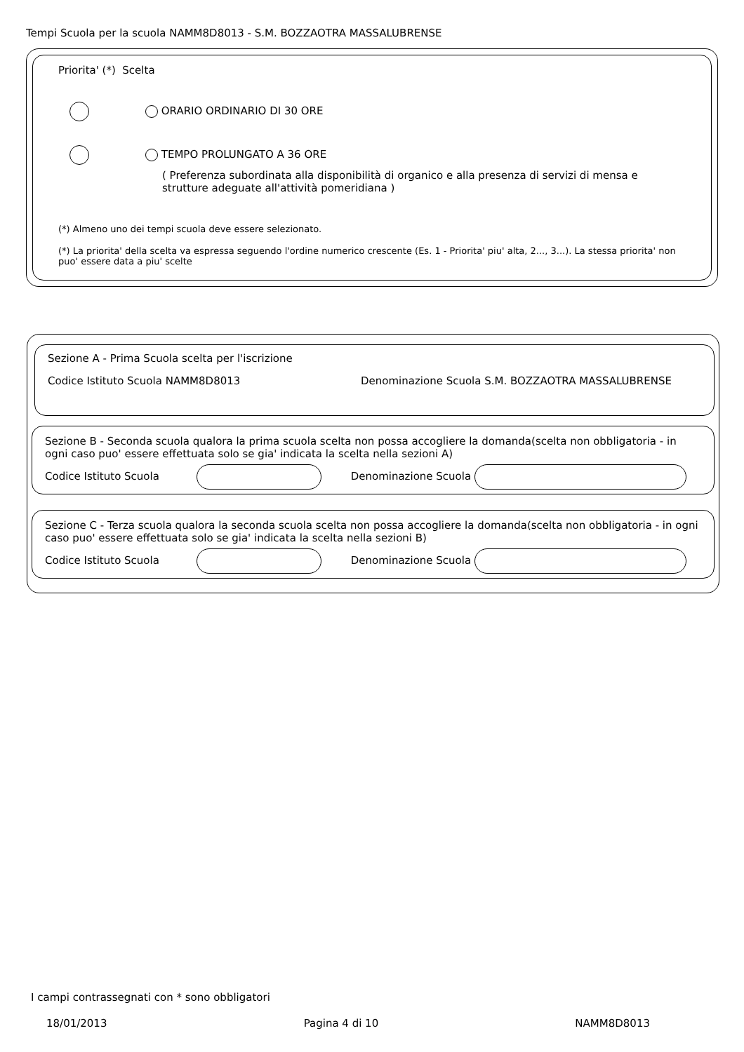Tempi Scuola per la scuola NAMM8D8013 - S.M. BOZZAOTRA MASSALUBRENSE
Priorita' (*) Scelta
ORARIO ORDINARIO DI 30 ORE
TEMPO PROLUNGATO A 36 ORE
( Preferenza subordinata alla disponibilità di organico e alla presenza di servizi di mensa e strutture adeguate all'attività pomeridiana )
(*) Almeno uno dei tempi scuola deve essere selezionato.
(*) La priorita' della scelta va espressa seguendo l'ordine numerico crescente (Es. 1 - Priorita' piu' alta, 2..., 3...). La stessa priorita' non puo' essere data a piu' scelte
Sezione A - Prima Scuola scelta per l'iscrizione
Codice Istituto Scuola NAMM8D8013 Denominazione Scuola S.M. BOZZAOTRA MASSALUBRENSE
Sezione B - Seconda scuola qualora la prima scuola scelta non possa accogliere la domanda(scelta non obbligatoria - in ogni caso puo' essere effettuata solo se gia' indicata la scelta nella sezioni A)
Codice Istituto Scuola Denominazione Scuola
Sezione C - Terza scuola qualora la seconda scuola scelta non possa accogliere la domanda(scelta non obbligatoria - in ogni caso puo' essere effettuata solo se gia' indicata la scelta nella sezioni B)
Codice Istituto Scuola Denominazione Scuola
I campi contrassegnati con * sono obbligatori
18/01/2013 Pagina 4 di 10 NAMM8D8013